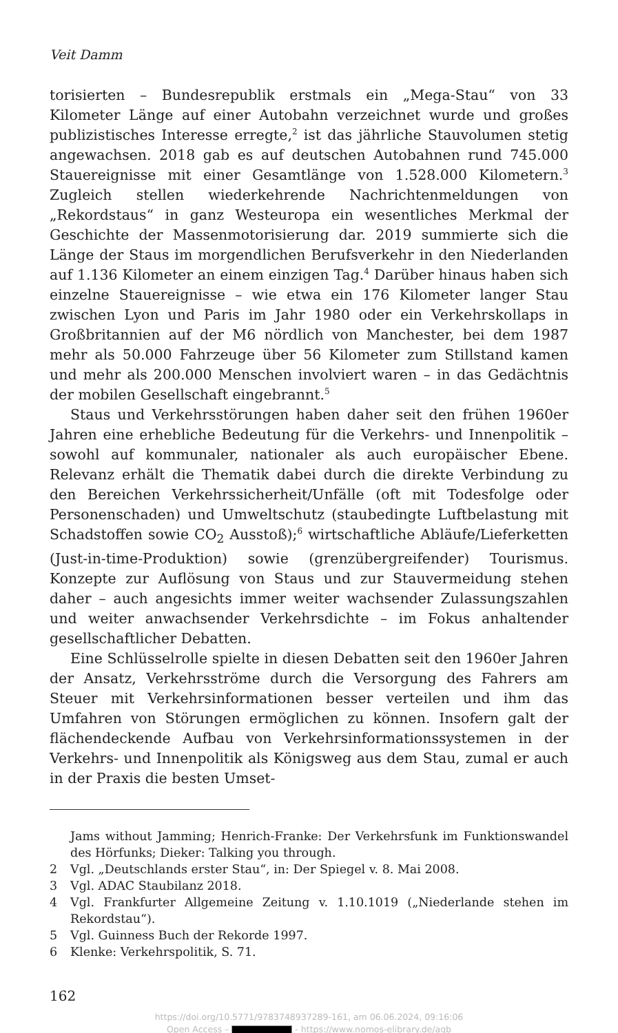Veit Damm
torisierten – Bundesrepublik erstmals ein „Mega-Stau“ von 33 Kilometer Länge auf einer Autobahn verzeichnet wurde und großes publizistisches Interesse erregte,<sup>2</sup> ist das jährliche Stauvolumen stetig angewachsen. 2018 gab es auf deutschen Autobahnen rund 745.000 Stauereignisse mit einer Gesamtlänge von 1.528.000 Kilometern.<sup>3</sup> Zugleich stellen wiederkehrende Nachrichtenmeldungen von „Rekordstaus“ in ganz Westeuropa ein wesentliches Merkmal der Geschichte der Massenmotorisierung dar. 2019 summierte sich die Länge der Staus im morgendlichen Berufsverkehr in den Niederlanden auf 1.136 Kilometer an einem einzigen Tag.<sup>4</sup> Darüber hinaus haben sich einzelne Stauereignisse – wie etwa ein 176 Kilometer langer Stau zwischen Lyon und Paris im Jahr 1980 oder ein Verkehrskollaps in Großbritannien auf der M6 nördlich von Manchester, bei dem 1987 mehr als 50.000 Fahrzeuge über 56 Kilometer zum Stillstand kamen und mehr als 200.000 Menschen involviert waren – in das Gedächtnis der mobilen Gesellschaft eingebrannt.<sup>5</sup>
Staus und Verkehrsstörungen haben daher seit den frühen 1960er Jahren eine erhebliche Bedeutung für die Verkehrs- und Innenpolitik – sowohl auf kommunaler, nationaler als auch europäischer Ebene. Relevanz erhält die Thematik dabei durch die direkte Verbindung zu den Bereichen Verkehrssicherheit/Unfälle (oft mit Todesfolge oder Personenschaden) und Umweltschutz (staubedingte Luftbelastung mit Schadstoffen sowie CO<sub>2</sub> Ausstoß);<sup>6</sup> wirtschaftliche Abläufe/Lieferketten (Just-in-time-Produktion) sowie (grenzübergreifender) Tourismus. Konzepte zur Auflösung von Staus und zur Stauvermeidung stehen daher – auch angesichts immer weiter wachsender Zulassungszahlen und weiter anwachsender Verkehrsdichte – im Fokus anhaltender gesellschaftlicher Debatten.
Eine Schlüsselrolle spielte in diesen Debatten seit den 1960er Jahren der Ansatz, Verkehrsströme durch die Versorgung des Fahrers am Steuer mit Verkehrsinformationen besser verteilen und ihm das Umfahren von Störungen ermöglichen zu können. Insofern galt der flächendeckende Aufbau von Verkehrsinformationssystemen in der Verkehrs- und Innenpolitik als Königsweg aus dem Stau, zumal er auch in der Praxis die besten Umset-
Jams without Jamming; Henrich-Franke: Der Verkehrsfunk im Funktionswandel des Hörfunks; Dieker: Talking you through.
2 Vgl. „Deutschlands erster Stau“, in: Der Spiegel v. 8. Mai 2008.
3 Vgl. ADAC Staubilanz 2018.
4 Vgl. Frankfurter Allgemeine Zeitung v. 1.10.1019 („Niederlande stehen im Rekordstau“).
5 Vgl. Guinness Buch der Rekorde 1997.
6 Klenke: Verkehrspolitik, S. 71.
162
https://doi.org/10.5771/9783748937289-161, am 06.06.2024, 09:16:06
Open Access – - https://www.nomos-elibrary.de/agb